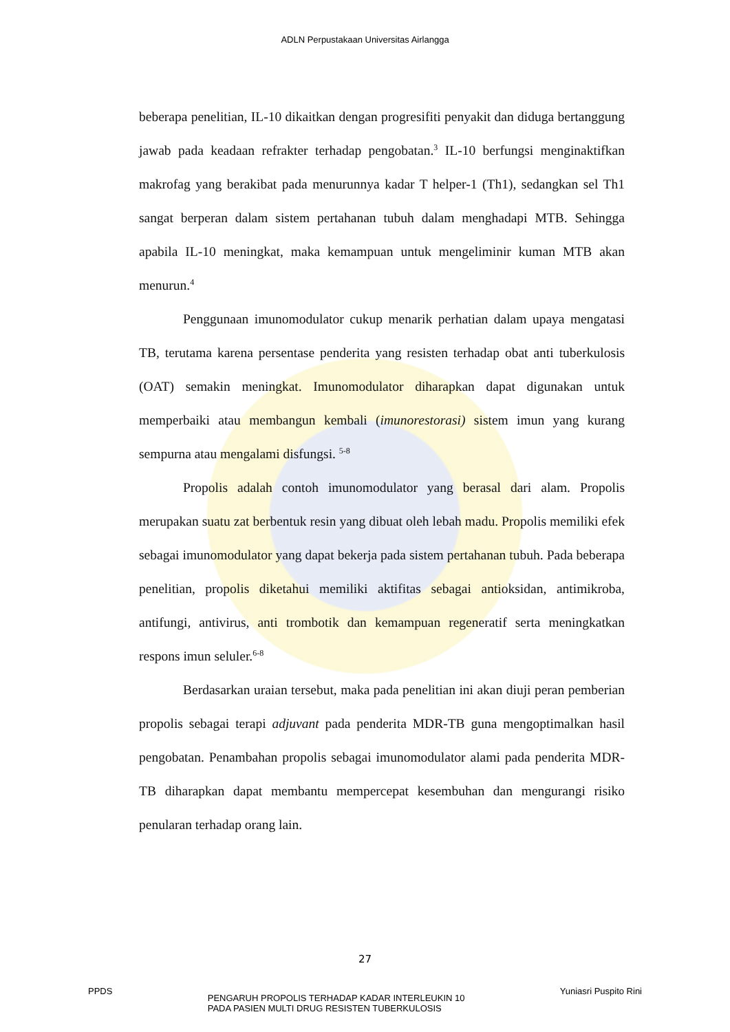ADLN Perpustakaan Universitas Airlangga
beberapa penelitian, IL-10 dikaitkan dengan progresifiti penyakit dan diduga bertanggung jawab pada keadaan refrakter terhadap pengobatan.<sup>3</sup> IL-10 berfungsi menginaktifkan makrofag yang berakibat pada menurunnya kadar T helper-1 (Th1), sedangkan sel Th1 sangat berperan dalam sistem pertahanan tubuh dalam menghadapi MTB. Sehingga apabila IL-10 meningkat, maka kemampuan untuk mengeliminir kuman MTB akan menurun.<sup>4</sup>
Penggunaan imunomodulator cukup menarik perhatian dalam upaya mengatasi TB, terutama karena persentase penderita yang resisten terhadap obat anti tuberkulosis (OAT) semakin meningkat. Imunomodulator diharapkan dapat digunakan untuk memperbaiki atau membangun kembali (imunorestorasi) sistem imun yang kurang sempurna atau mengalami disfungsi. <sup>5-8</sup>
Propolis adalah contoh imunomodulator yang berasal dari alam. Propolis merupakan suatu zat berbentuk resin yang dibuat oleh lebah madu. Propolis memiliki efek sebagai imunomodulator yang dapat bekerja pada sistem pertahanan tubuh. Pada beberapa penelitian, propolis diketahui memiliki aktifitas sebagai antioksidan, antimikroba, antifungi, antivirus, anti trombotik dan kemampuan regeneratif serta meningkatkan respons imun seluler.<sup>6-8</sup>
Berdasarkan uraian tersebut, maka pada penelitian ini akan diuji peran pemberian propolis sebagai terapi adjuvant pada penderita MDR-TB guna mengoptimalkan hasil pengobatan. Penambahan propolis sebagai imunomodulator alami pada penderita MDR-TB diharapkan dapat membantu mempercepat kesembuhan dan mengurangi risiko penularan terhadap orang lain.
27
PPDS
PENGARUH PROPOLIS TERHADAP KADAR INTERLEUKIN 10
PADA PASIEN MULTI DRUG RESISTEN TUBERKULOSIS
Yuniasri Puspito Rini